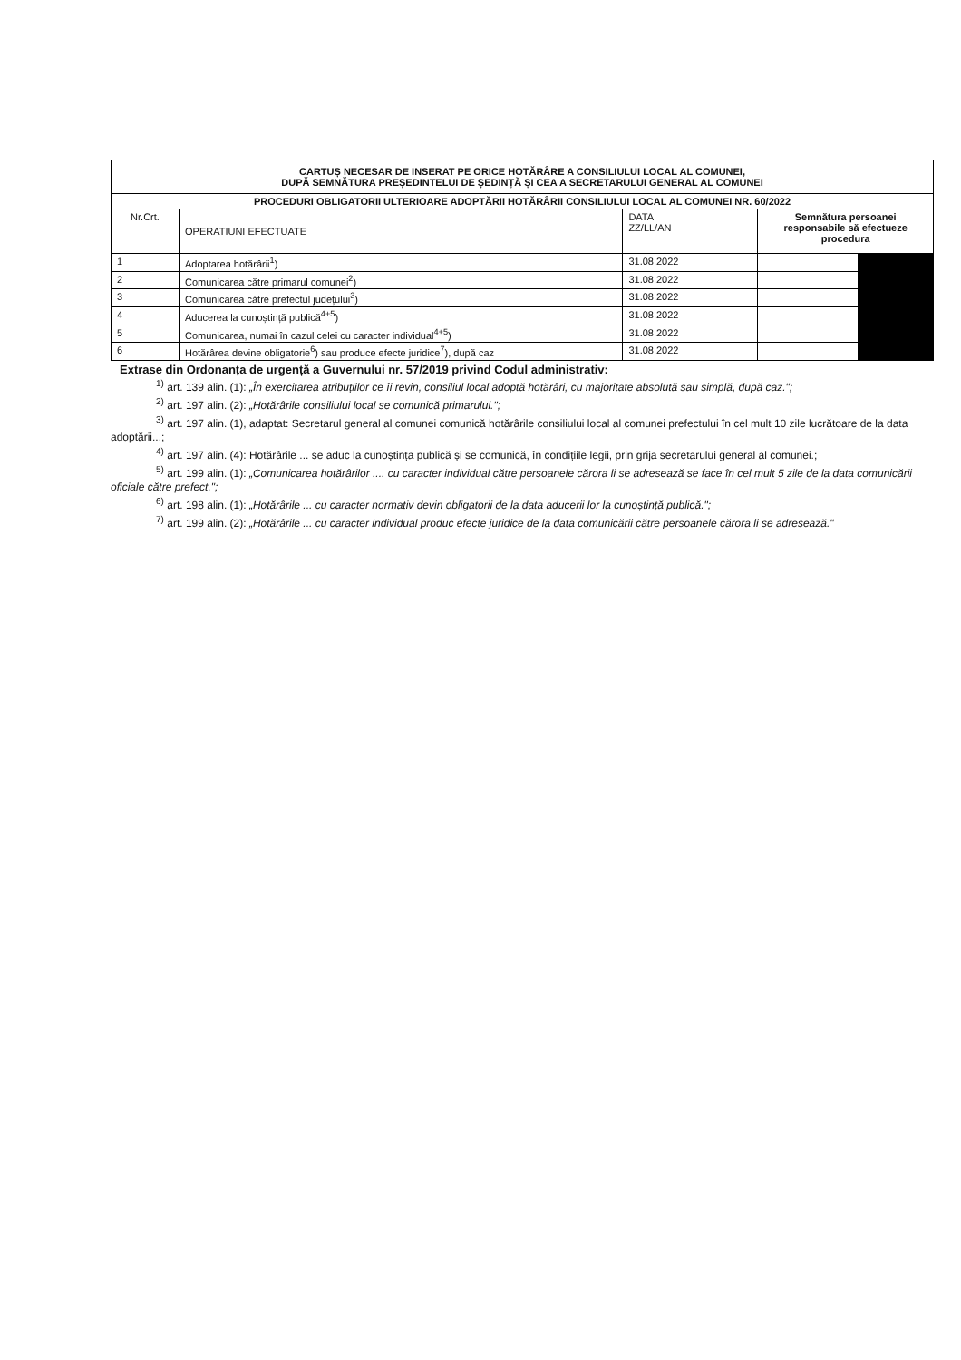| CARTUȘ NECESAR DE INSERAT PE ORICE HOTĂRÂRE A CONSILIULUI LOCAL AL COMUNEI, DUPĂ SEMNĂTURA PREȘEDINTELUI DE ȘEDINȚĂ ȘI CEA A SECRETARULUI GENERAL AL COMUNEI | | | | |
| --- | --- | --- | --- | --- |
| PROCEDURI OBLIGATORII ULTERIOARE ADOPTĂRII HOTĂRÂRII CONSILIULUI LOCAL AL COMUNEI NR. 60/2022 | | | | |
| Nr.Crt. | OPERATIUNI EFECTUATE | DATA ZZ/LL/AN | Semnătura persoanei responsabile să efectueze procedura | |
| 1 | Adoptarea hotărârii<sup>1</sup>) | 31.08.2022 | | |
| 2 | Comunicarea către primarul comunei<sup>2</sup>) | 31.08.2022 | | |
| 3 | Comunicarea către prefectul județului<sup>3</sup>) | 31.08.2022 | | |
| 4 | Aducerea la cunoștință publică<sup>4+5</sup>) | 31.08.2022 | | |
| 5 | Comunicarea, numai în cazul celei cu caracter individual<sup>4+5</sup>) | 31.08.2022 | | |
| 6 | Hotărârea devine obligatorie<sup>6</sup>) sau produce efecte juridice<sup>7</sup>), după caz | 31.08.2022 | | |
Extrase din Ordonanța de urgență a Guvernului nr. 57/2019 privind Codul administrativ:
<sup>1)</sup> art. 139 alin. (1): „În exercitarea atribuțiilor ce îi revin, consiliul local adoptă hotărâri, cu majoritate absolută sau simplă, după caz.";
<sup>2)</sup> art. 197 alin. (2): „Hotărârile consiliului local se comunică primarului.";
<sup>3)</sup> art. 197 alin. (1), adaptat: Secretarul general al comunei comunică hotărârile consiliului local al comunei prefectului în cel mult 10 zile lucrătoare de la data adoptării...;
<sup>4)</sup> art. 197 alin. (4): Hotărârile ... se aduc la cunoștința publică și se comunică, în condițiile legii, prin grija secretarului general al comunei.;
<sup>5)</sup> art. 199 alin. (1): „Comunicarea hotărârilor .... cu caracter individual către persoanele cărora li se adresează se face în cel mult 5 zile de la data comunicării oficiale către prefect.";
<sup>6)</sup> art. 198 alin. (1): „Hotărârile ... cu caracter normativ devin obligatorii de la data aducerii lor la cunoștință publică.";
<sup>7)</sup> art. 199 alin. (2): „Hotărârile ... cu caracter individual produc efecte juridice de la data comunicării către persoanele cărora li se adresează."